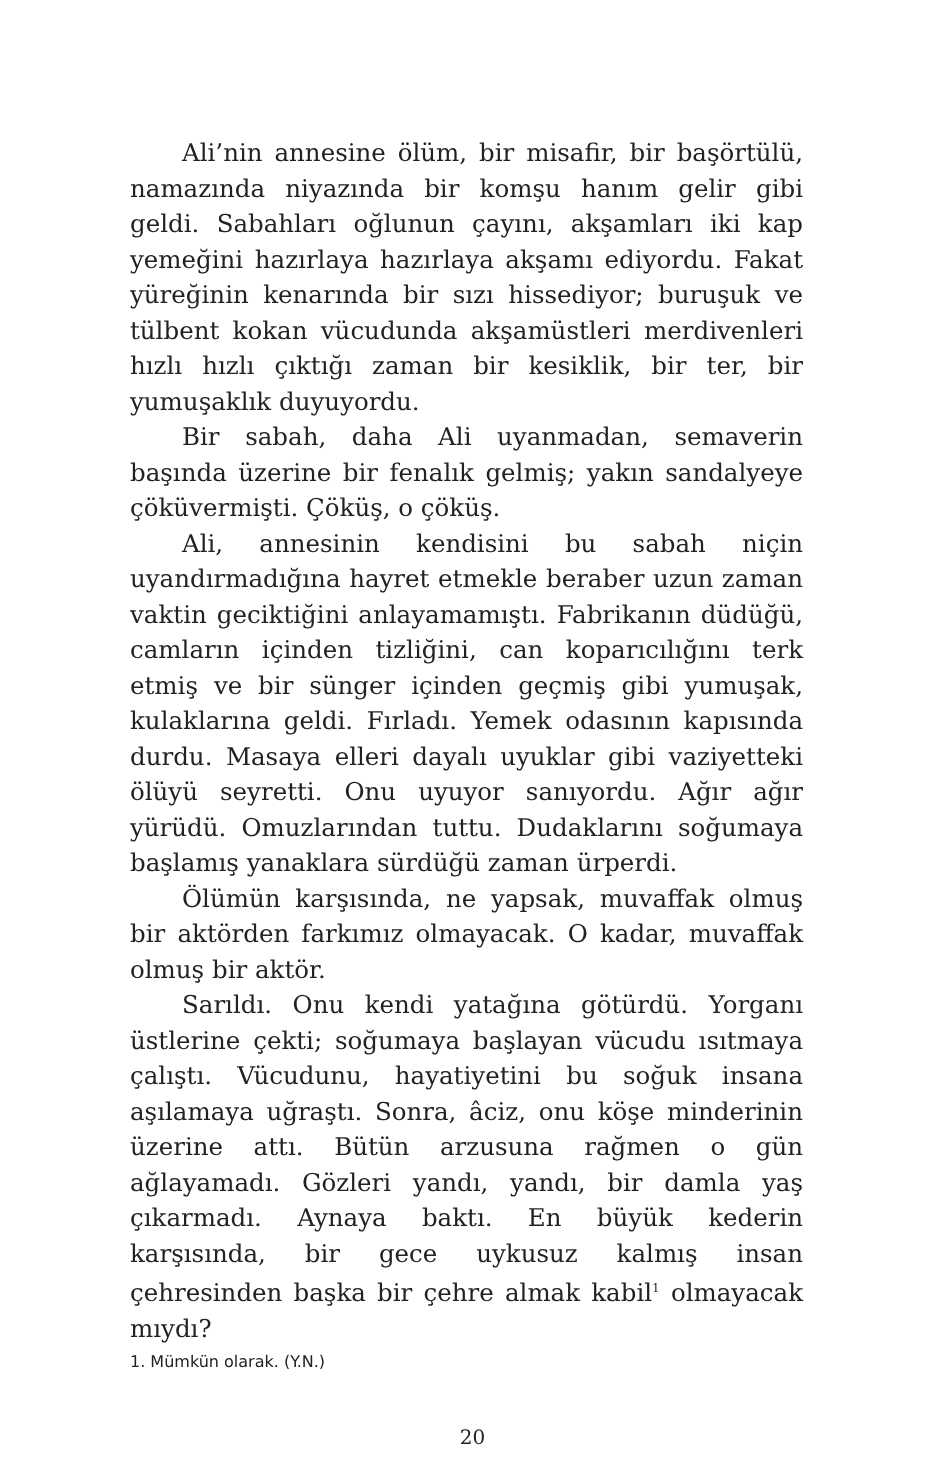Ali’nin annesine ölüm, bir misafir, bir başörtülü, namazında niyazında bir komşu hanım gelir gibi geldi. Sabahları oğlunun çayını, akşamları iki kap yemeğini hazırlaya hazırlaya akşamı ediyordu. Fakat yüreğinin kenarında bir sızı hissediyor; buruşuk ve tülbent kokan vücudunda akşamüstleri merdivenleri hızlı hızlı çıktığı zaman bir kesiklik, bir ter, bir yumuşaklık duyuyordu.
Bir sabah, daha Ali uyanmadan, semaverin başında üzerine bir fenalık gelmiş; yakın sandalyeye çöküvermişti. Çöküş, o çöküş.
Ali, annesinin kendisini bu sabah niçin uyandırmadığına hayret etmekle beraber uzun zaman vaktin geciktiğini anlayamamıştı. Fabrikanın düdüğü, camların içinden tizliğini, can koparıcılığını terk etmiş ve bir sünger içinden geçmiş gibi yumuşak, kulaklarına geldi. Fırladı. Yemek odasının kapısında durdu. Masaya elleri dayalı uyuklar gibi vaziyetteki ölüyü seyretti. Onu uyuyor sanıyordu. Ağır ağır yürüdü. Omuzlarından tuttu. Dudaklarını soğumaya başlamış yanaklara sürdüğü zaman ürperdi.
Ölümün karşısında, ne yapsak, muvaffak olmuş bir aktörden farkımız olmayacak. O kadar, muvaffak olmuş bir aktör.
Sarıldı. Onu kendi yatağına götürdü. Yorganı üstlerine çekti; soğumaya başlayan vücudu ısıtmaya çalıştı. Vücudunu, hayatiyetini bu soğuk insana aşılamaya uğraştı. Sonra, âciz, onu köşe minderinin üzerine attı. Bütün arzusuna rağmen o gün ağlayamadı. Gözleri yandı, yandı, bir damla yaş çıkarmadı. Aynaya baktı. En büyük kederin karşısında, bir gece uykusuz kalmış insan çehresinden başka bir çehre almak kabil<sup>1</sup> olmayacak mıydı?
1. Mümkün olarak. (Y.N.)
20